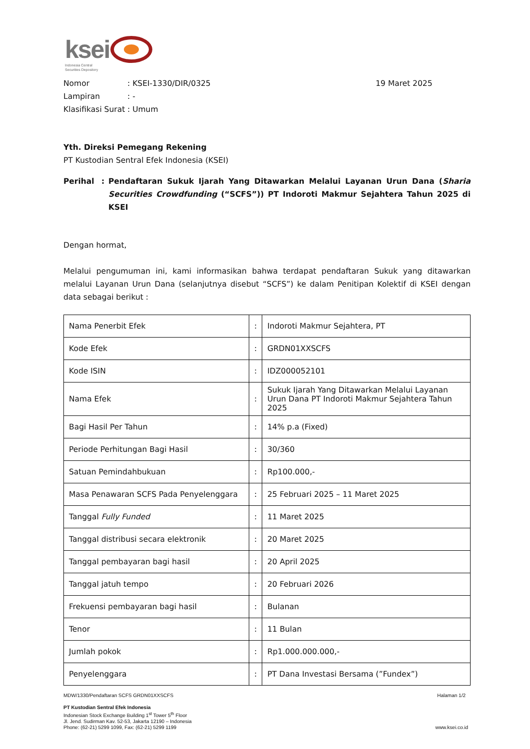ksei
Indonesia Central
Securities Depository
| Nomor | : KSEI-1330/DIR/0325 | 19 Maret 2025 |
| Lampiran | : - | |
| Klasifikasi Surat | : Umum | |
Yth. Direksi Pemegang Rekening
PT Kustodian Sentral Efek Indonesia (KSEI)
| Perihal | : | Pendaftaran Sukuk Ijarah Yang Ditawarkan Melalui Layanan Urun Dana ( Sharia Securities Crowdfunding (“SCFS”)) PT Indoroti Makmur Sejahtera Tahun 2025 di KSEI |
Dengan hormat,
Melalui pengumuman ini, kami informasikan bahwa terdapat pendaftaran Sukuk yang ditawarkan melalui Layanan Urun Dana (selanjutnya disebut “SCFS”) ke dalam Penitipan Kolektif di KSEI dengan data sebagai berikut :
| Nama Penerbit Efek | : | Indoroti Makmur Sejahtera, PT |
| Kode Efek | : | GRDN01XXSCFS |
| Kode ISIN | : | IDZ000052101 |
| Nama Efek | : | Sukuk Ijarah Yang Ditawarkan Melalui Layanan Urun Dana PT Indoroti Makmur Sejahtera Tahun 2025 |
| Bagi Hasil Per Tahun | : | 14% p.a (Fixed) |
| Periode Perhitungan Bagi Hasil | : | 30/360 |
| Satuan Pemindahbukuan | : | Rp100.000,- |
| Masa Penawaran SCFS Pada Penyelenggara | : | 25 Februari 2025 – 11 Maret 2025 |
| Tanggal Fully Funded | : | 11 Maret 2025 |
| Tanggal distribusi secara elektronik | : | 20 Maret 2025 |
| Tanggal pembayaran bagi hasil | : | 20 April 2025 |
| Tanggal jatuh tempo | : | 20 Februari 2026 |
| Frekuensi pembayaran bagi hasil | : | Bulanan |
| Tenor | : | 11 Bulan |
| Jumlah pokok | : | Rp1.000.000.000,- |
| Penyelenggara | : | PT Dana Investasi Bersama (”Fundex”) |
MDW/1330/Pendaftaran SCFS GRDN01XXSCFS Halaman 1/2
PT Kustodian Sentral Efek Indonesia
Indonesian Stock Exchange Building 1<sup>st</sup> Tower 5<sup>th</sup> Floor
Jl. Jend. Sudirman Kav. 52-53, Jakarta 12190 – Indonesia
Phone: (62-21) 5299 1099, Fax: (62-21) 5299 1199
www.ksei.co.id